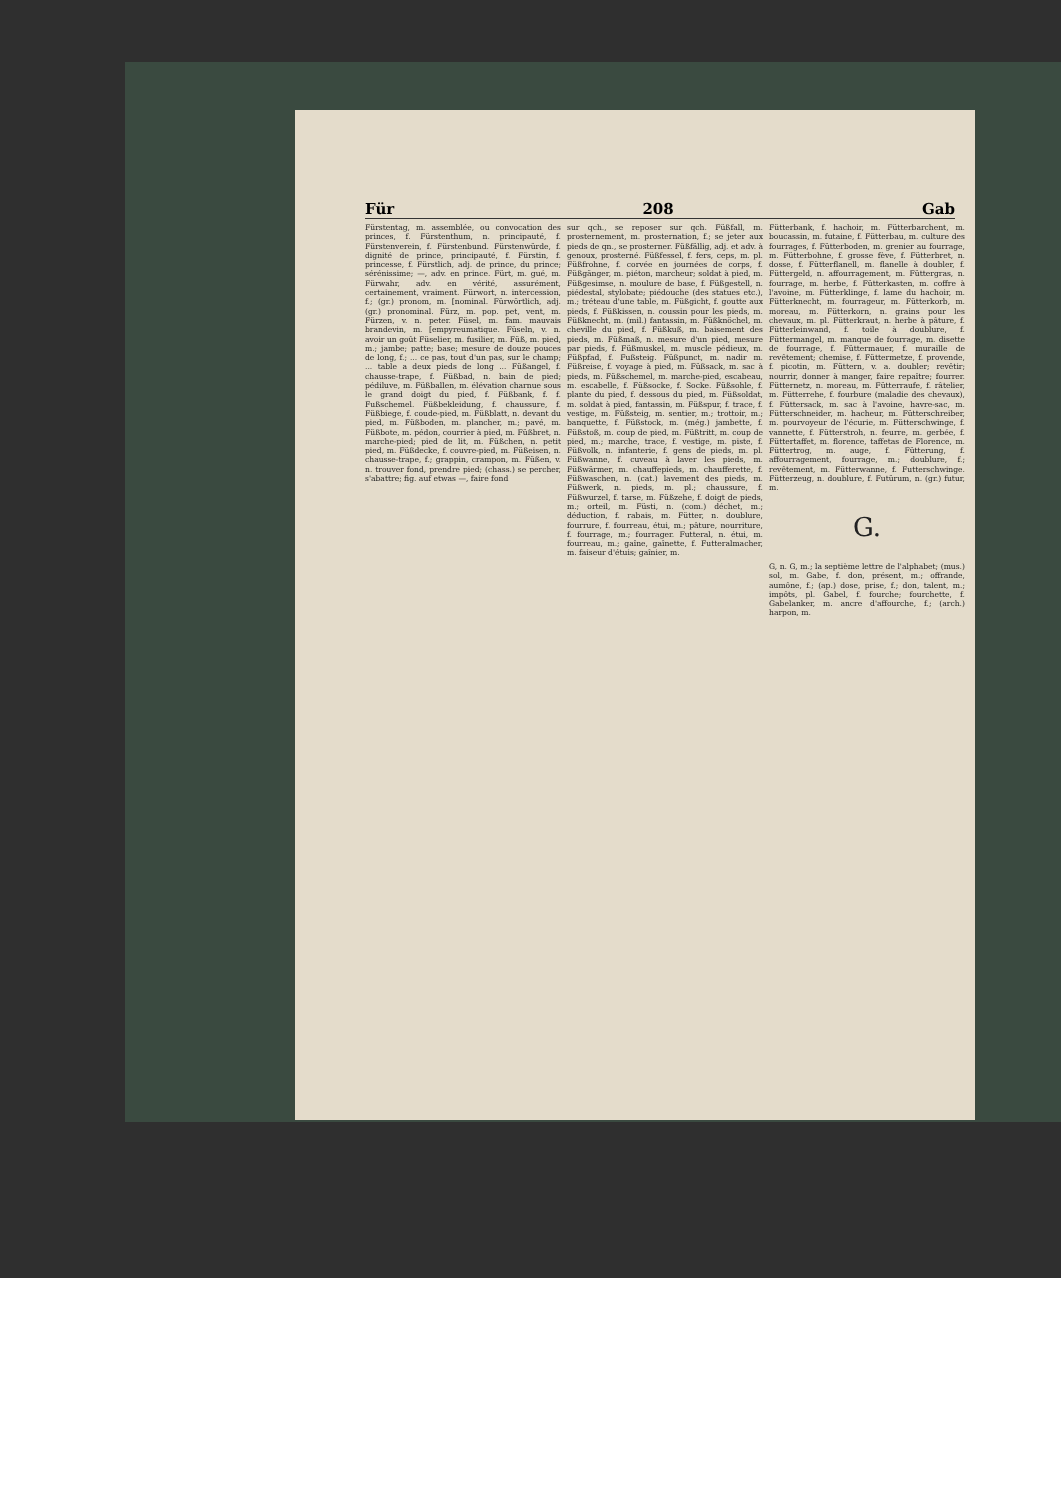Für 208 Gab
Fürstentag, m. assemblée, ou convocation des princes, f. Fürstenthum, n. principauté, f. Fürstenverein, f. Fürstenbund. Fürstenwürde, f. dignité de prince, principauté, f. Fürstin, f. princesse, f. Fürstlich, adj. de prince, du prince; sérénissime; —, adv. en prince. Fürt, m. gué, m. Fürwahr, adv. en vérité, assurément, certainement, vraiment. Fürwort, n. intercession, f.; (gr.) pronom, m. [nominal. Fürwörtlich, adj. (gr.) pronominal. Fürz, m. pop. pet, vent, m. Fürzen, v. n. peter. Füsel, m. fam. mauvais brandevin, m. [empyreumatique. Füseln, v. n. avoir un goût Füselier, m. fusilier, m. Füß, m. pied, m.; jambe; patte; base; mesure de douze pouces de long, f.; ... ce pas, tout d'un pas, sur le champ; ... table a deux pieds de long ... Füßangel, f. chausse-trape, f. Füßbad, n. bain de pied; pédiluve, m. Füßballen, m. élévation charnue sous le grand doigt du pied, f. Füßbank, f. f. Fußschemel. Füßbekleidung, f. chaussure, f. Füßbiege, f. coude-pied, m. Füßblatt, n. devant du pied, m. Füßboden, m. plancher, m.; pavé, m. Füßbote, m. pédon, courrier à pied, m. Füßbret, n. marche-pied; pied de lit, m. Füßchen, n. petit pied, m. Füßdecke, f. couvre-pied, m. Füßeisen, n. chausse-trape, f.; grappin, crampon, m. Füßen, v. n. trouver fond, prendre pied; (chass.) se percher, s'abattre; fig. auf etwas —, faire fond
sur qch., se reposer sur qch. Füßfall, m. prosternement, m. prosternation, f.; se jeter aux pieds de qn., se prosterner. Füßfällig, adj. et adv. à genoux, prosterné. Füßfessel, f. fers, ceps, m. pl. Füßfrohne, f. corvée en journées de corps, f. Füßgänger, m. piéton, marcheur; soldat à pied, m. Füßgesimse, n. moulure de base, f. Füßgestell, n. piédestal, stylobate; piédouche (des statues etc.), m.; tréteau d'une table, m. Füßgicht, f. goutte aux pieds, f. Füßkissen, n. coussin pour les pieds, m. Füßknecht, m. (mil.) fantassin, m. Füßknöchel, m. cheville du pied, f. Füßkuß, m. baisement des pieds, m. Füßmaß, n. mesure d'un pied, mesure par pieds, f. Füßmuskel, m. muscle pédieux, m. Füßpfad, f. Fußsteig. Füßpunct, m. nadir m. Füßreise, f. voyage à pied, m. Füßsack, m. sac à pieds, m. Füßschemel, m. marche-pied, escabeau, m. escabelle, f. Füßsocke, f. Socke. Füßsohle, f. plante du pied, f. dessous du pied, m. Füßsoldat, m. soldat à pied, fantassin, m. Füßspur, f. trace, f. vestige, m. Füßsteig, m. sentier, m.; trottoir, m.; banquette, f. Füßstock, m. (még.) jambette, f. Füßstoß, m. coup de pied, m. Füßtritt, m. coup de pied, m.; marche, trace, f. vestige, m. piste, f. Füßvolk, n. infanterie, f. gens de pieds, m. pl. Füßwanne, f. cuveau à laver les pieds, m. Füßwärmer, m. chauffepieds, m. chaufferette, f. Füßwaschen, n. (cat.) lavement des pieds, m. Füßwerk, n. pieds, m. pl.; chaussure, f. Füßwurzel, f. tarse, m. Füßzehe, f. doigt de pieds, m.; orteil, m. Füsti, n. (com.) déchet, m.; déduction, f. rabais, m. Fütter, n. doublure, fourrure, f. fourreau, étui, m.; pâture, nourriture, f. fourrage, m.; fourrager. Futteral, n. étui, m. fourreau, m.; gaîne, gaînette, f. Futteralmacher, m. faiseur d'étuis; gaînier, m.
Fütterbank, f. hachoir, m. Fütterbarchent, m. boucassin, m. futaine, f. Fütterbau, m. culture des fourrages, f. Fütterboden, m. grenier au fourrage, m. Fütterbohne, f. grosse fève, f. Fütterbret, n. dosse, f. Fütterflanell, m. flanelle à doubler, f. Füttergeld, n. affourragement, m. Füttergras, n. fourrage, m. herbe, f. Fütterkasten, m. coffre à l'avoine, m. Fütterklinge, f. lame du hachoir, m. Fütterknecht, m. fourrageur, m. Fütterkorb, m. moreau, m. Fütterkorn, n. grains pour les chevaux, m. pl. Fütterkraut, n. herbe à pâture, f. Fütterleinwand, f. toile à doublure, f. Füttermangel, m. manque de fourrage, m. disette de fourrage, f. Füttermauer, f. muraille de revêtement; chemise, f. Füttermetze, f. provende, f. picotin, m. Füttern, v. a. doubler; revêtir; nourrir, donner à manger, faire repaître; fourrer. Fütternetz, n. moreau, m. Fütterraufe, f. râtelier, m. Fütterrehe, f. fourbure (maladie des chevaux), f. Füttersack, m. sac à l'avoine, havre-sac, m. Fütterschneider, m. hacheur, m. Fütterschreiber, m. pourvoyeur de l'écurie, m. Fütterschwinge, f. vannette, f. Fütterstroh, n. feurre, m. gerbée, f. Füttertaffet, m. florence, taffetas de Florence, m. Füttertrog, m. auge, f. Fütterung, f. affourragement, fourrage, m.; doublure, f.; revêtement, m. Fütterwanne, f. Futterschwinge. Fütterzeug, n. doublure, f. Futürum, n. (gr.) futur, m.
G.
G, n. G, m.; la septième lettre de l'alphabet; (mus.) sol, m. Gabe, f. don, présent, m.; offrande, aumône, f.; (ap.) dose, prise, f.; don, talent, m.; impôts, pl. Gabel, f. fourche; fourchette, f. Gabelanker, m. ancre d'affourche, f.; (arch.) harpon, m.